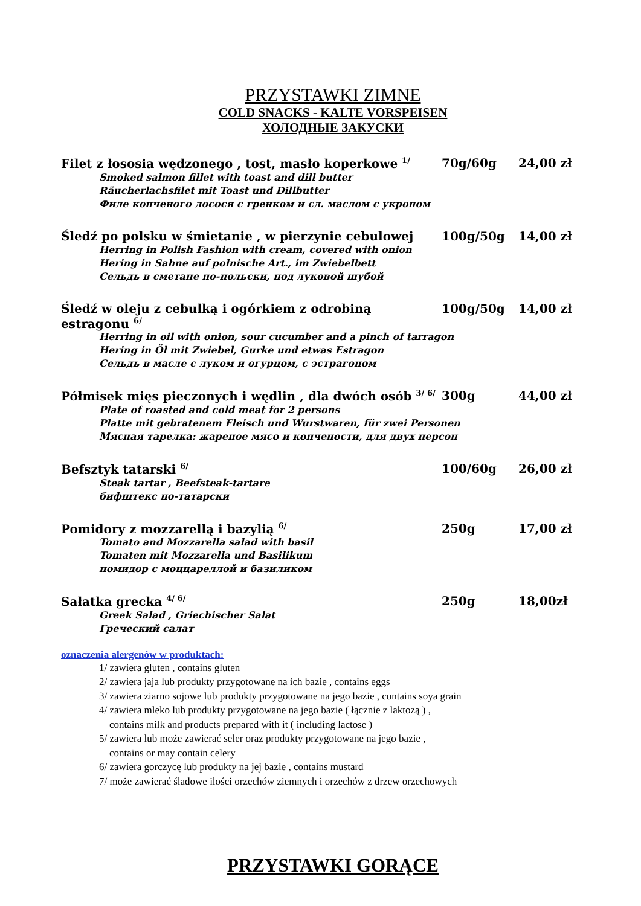PRZYSTAWKI ZIMNE
COLD SNACKS - KALTE VORSPEISEN
ХОЛОДНЫЕ ЗАКУСКИ
Filet z łososia wędzonego , tost, masło koperkowe <sup>1/</sup> 70g/60g 24,00 zł
Smoked salmon fillet with toast and dill butter
Räucherlachsfilet mit Toast und Dillbutter
Филе копченого лосося с гренком и сл. маслом с укропом
Śledź po polsku w śmietanie , w pierzynie cebulowej 100g/50g 14,00 zł
Herring in Polish Fashion with cream, covered with onion
Hering in Sahne auf polnische Art., im Zwiebelbett
Сельдь в сметане по-польски, под луковой шубой
Śledź w oleju z cebulką i ogórkiem z odrobiną estragonu <sup>6/</sup> 100g/50g 14,00 zł
Herring in oil with onion, sour cucumber and a pinch of tarragon
Hering in Öl mit Zwiebel, Gurke und etwas Estragon
Сельдь в масле с луком и огурцом, с эстрагоном
Półmisek mięs pieczonych i wędlin , dla dwóch osób <sup>3/ 6/</sup> 300g 44,00 zł
Plate of roasted and cold meat for 2 persons
Platte mit gebratenem Fleisch und Wurstwaren, für zwei Personen
Мясная тарелка: жареное мясо и копчености, для двух персон
Befsztyk tatarski <sup>6/</sup> 100/60g 26,00 zł
Steak tartar , Beefsteak-tartare
бифштекс по-татарски
Pomidory z mozzarellą i bazylią <sup>6/</sup> 250g 17,00 zł
Tomato and Mozzarella salad with basil
Tomaten mit Mozzarella und Basilikum
помидор с моццареллой и базиликом
Sałatka grecka <sup>4/ 6/</sup> 250g 18,00zł
Greek Salad , Griechischer Salat
Греческий салат
oznaczenia alergenów w produktach:
1/ zawiera gluten , contains gluten
2/ zawiera jaja lub produkty przygotowane na ich bazie , contains eggs
3/ zawiera ziarno sojowe lub produkty przygotowane na jego bazie , contains soya grain
4/ zawiera mleko lub produkty przygotowane na jego bazie ( łącznie z laktozą ) ,
contains milk and products prepared with it ( including lactose )
5/ zawiera lub może zawierać seler oraz produkty przygotowane na jego bazie ,
contains or may contain celery
6/ zawiera gorczycę lub produkty na jej bazie , contains mustard
7/ może zawierać śladowe ilości orzechów ziemnych i orzechów z drzew orzechowych
PRZYSTAWKI GORĄCE